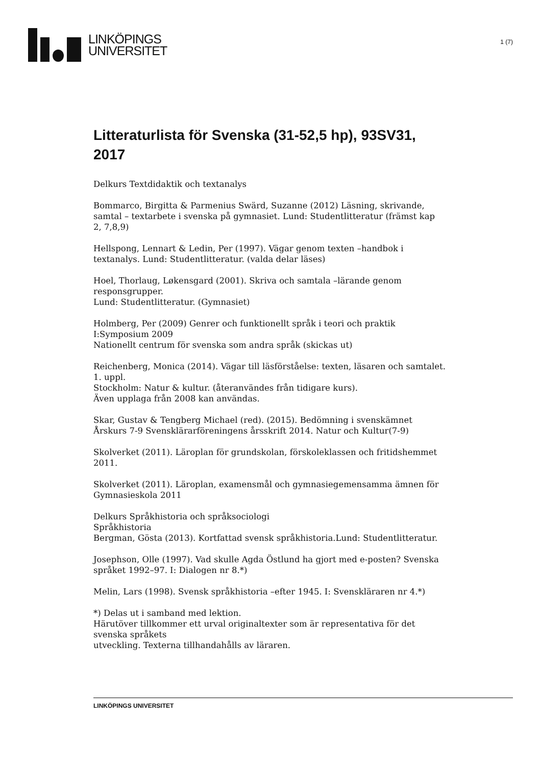LINKÖPINGS
UNIVERSITET
1 (7)
Litteraturlista för Svenska (31-52,5 hp), 93SV31, 2017
Delkurs Textdidaktik och textanalys
Bommarco, Birgitta & Parmenius Swärd, Suzanne (2012) Läsning, skrivande, samtal – textarbete i svenska på gymnasiet. Lund: Studentlitteratur (främst kap 2, 7,8,9)
Hellspong, Lennart & Ledin, Per (1997). Vägar genom texten –handbok i textanalys. Lund: Studentlitteratur. (valda delar läses)
Hoel, Thorlaug, Løkensgard (2001). Skriva och samtala –lärande genom responsgrupper.
Lund: Studentlitteratur. (Gymnasiet)
Holmberg, Per (2009) Genrer och funktionellt språk i teori och praktik I:Symposium 2009
Nationellt centrum för svenska som andra språk (skickas ut)
Reichenberg, Monica (2014). Vägar till läsförståelse: texten, läsaren och samtalet. 1. uppl.
Stockholm: Natur & kultur. (återanvändes från tidigare kurs).
Även upplaga från 2008 kan användas.
Skar, Gustav & Tengberg Michael (red). (2015). Bedömning i svenskämnet Årskurs 7-9 Svensklärarföreningens årsskrift 2014. Natur och Kultur(7-9)
Skolverket (2011). Läroplan för grundskolan, förskoleklassen och fritidshemmet 2011.
Skolverket (2011). Läroplan, examensmål och gymnasiegemensamma ämnen för Gymnasieskola 2011
Delkurs Språkhistoria och språksociologi
Språkhistoria
Bergman, Gösta (2013). Kortfattad svensk språkhistoria.Lund: Studentlitteratur.
Josephson, Olle (1997). Vad skulle Agda Östlund ha gjort med e-posten? Svenska språket 1992–97. I: Dialogen nr 8.*)
Melin, Lars (1998). Svensk språkhistoria –efter 1945. I: Svenskläraren nr 4.*)
*) Delas ut i samband med lektion.
Härutöver tillkommer ett urval originaltexter som är representativa för det svenska språkets
utveckling. Texterna tillhandahålls av läraren.
LINKÖPINGS UNIVERSITET